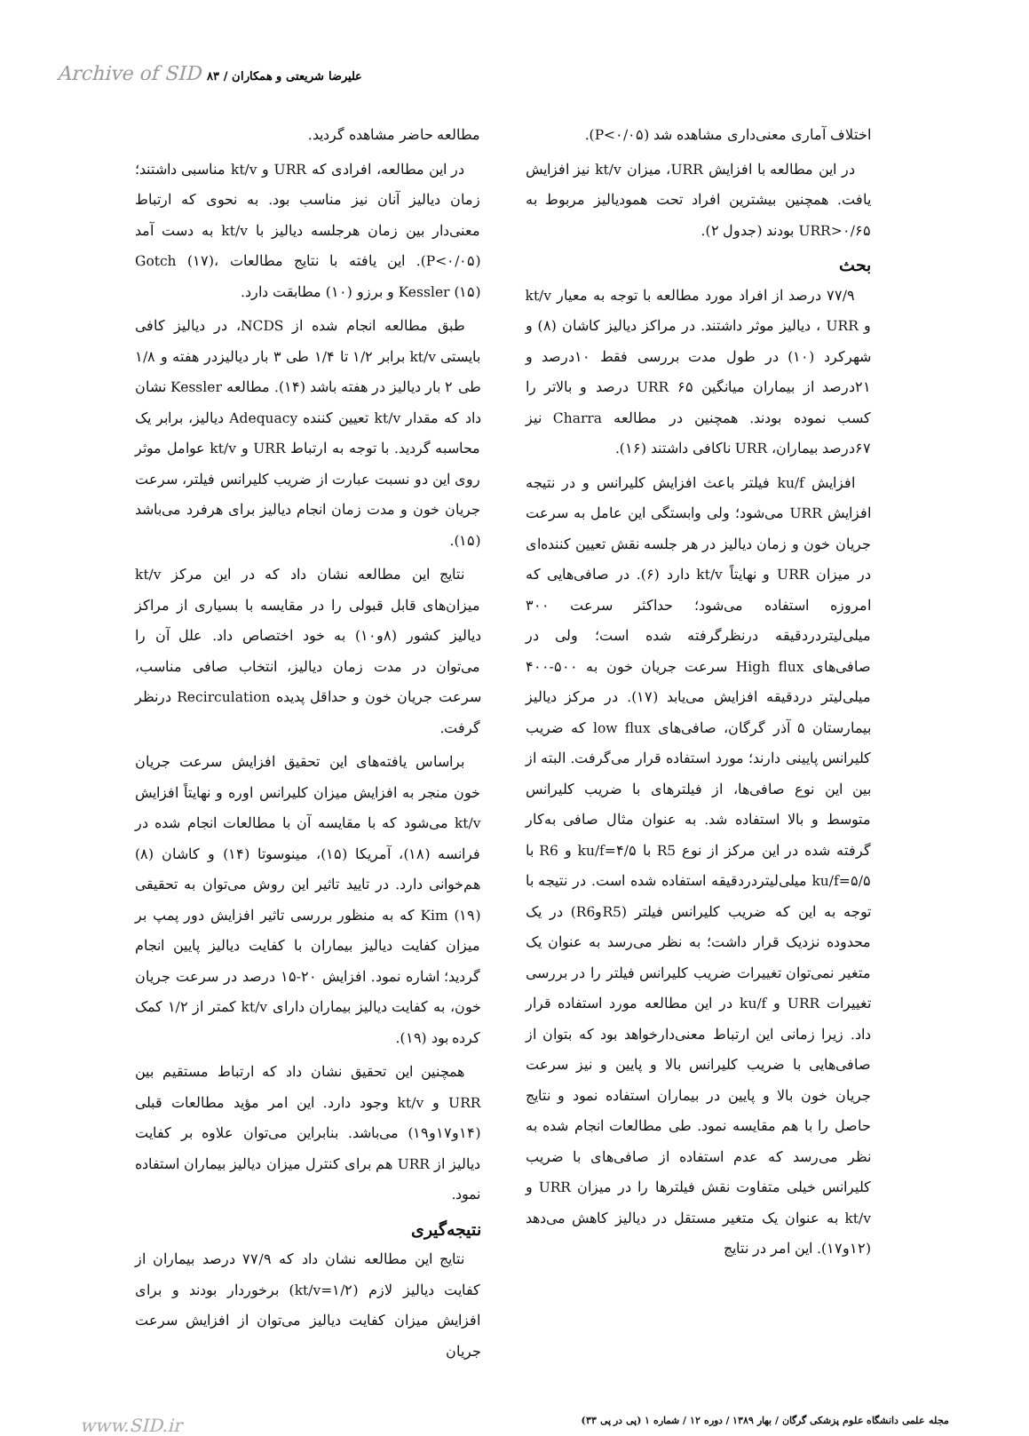Archive of SID علیرضا شریعتی و همکاران / ۸۳
اختلاف آماری معنی‌داری مشاهده شد (P<۰/۰۵).
در این مطالعه با افزایش URR، میزان kt/v نیز افزایش یافت. همچنین بیشترین افراد تحت همودیالیز مربوط به URR>۰/۶۵ بودند (جدول ۲).
بحث
۷۷/۹ درصد از افراد مورد مطالعه با توجه به معیار kt/v و URR ، دیالیز موثر داشتند. در مراکز دیالیز کاشان (۸) و شهرکرد (۱۰) در طول مدت بررسی فقط ۱۰درصد و ۲۱درصد از بیماران میانگین URR ۶۵ درصد و بالاتر را کسب نموده بودند. همچنین در مطالعه Charra نیز ۶۷درصد بیماران، URR ناکافی داشتند (۱۶).
افزایش ku/f فیلتر باعث افزایش کلیرانس و در نتیجه افزایش URR می‌شود؛ ولی وابستگی این عامل به سرعت جریان خون و زمان دیالیز در هر جلسه نقش تعیین کننده‌ای در میزان URR و نهایتاً kt/v دارد (۶). در صافی‌هایی که امروزه استفاده می‌شود؛ حداکثر سرعت ۳۰۰ میلی‌لیتردردقیقه درنظرگرفته شده است؛ ولی در صافی‌های High flux سرعت جریان خون به ۵۰۰-۴۰۰ میلی‌لیتر دردقیقه افزایش می‌یابد (۱۷). در مرکز دیالیز بیمارستان ۵ آذر گرگان، صافی‌های low flux که ضریب کلیرانس پایینی دارند؛ مورد استفاده قرار می‌گرفت. البته از بین این نوع صافی‌ها، از فیلترهای با ضریب کلیرانس متوسط و بالا استفاده شد. به عنوان مثال صافی به‌کار گرفته شده در این مرکز از نوع R5 با ku/f=۴/۵ و R6 با ku/f=۵/۵ میلی‌لیتردردقیقه استفاده شده است. در نتیجه با توجه به این که ضریب کلیرانس فیلتر (R5وR6) در یک محدوده نزدیک قرار داشت؛ به نظر می‌رسد به عنوان یک متغیر نمی‌توان تغییرات ضریب کلیرانس فیلتر را در بررسی تغییرات URR و ku/f در این مطالعه مورد استفاده قرار داد. زیرا زمانی این ارتباط معنی‌دارخواهد بود که بتوان از صافی‌هایی با ضریب کلیرانس بالا و پایین و نیز سرعت جریان خون بالا و پایین در بیماران استفاده نمود و نتایج حاصل را با هم مقایسه نمود. طی مطالعات انجام شده به نظر می‌رسد که عدم استفاده از صافی‌های با ضریب کلیرانس خیلی متفاوت نقش فیلترها را در میزان URR و kt/v به عنوان یک متغیر مستقل در دیالیز کاهش می‌دهد (۱۲و۱۷). این امر در نتایج
مطالعه حاضر مشاهده گردید.
در این مطالعه، افرادی که URR و kt/v مناسبی داشتند؛ زمان دیالیز آنان نیز مناسب بود. به نحوی که ارتباط معنی‌دار بین زمان هرجلسه دیالیز با kt/v به دست آمد (P<۰/۰۵). این یافته با نتایج مطالعات Gotch (۱۷)، Kessler (۱۵) و برزو (۱۰) مطابقت دارد.
طبق مطالعه انجام شده از NCDS، در دیالیز کافی بایستی kt/v برابر ۱/۲ تا ۱/۴ طی ۳ بار دیالیزدر هفته و ۱/۸ طی ۲ بار دیالیز در هفته باشد (۱۴). مطالعه Kessler نشان داد که مقدار kt/v تعیین کننده Adequacy دیالیز، برابر یک محاسبه گردید. با توجه به ارتباط URR و kt/v عوامل موثر روی این دو نسبت عبارت از ضریب کلیرانس فیلتر، سرعت جریان خون و مدت زمان انجام دیالیز برای هرفرد می‌باشد (۱۵).
نتایج این مطالعه نشان داد که در این مرکز kt/v میزان‌های قابل قبولی را در مقایسه با بسیاری از مراکز دیالیز کشور (۸و۱۰) به خود اختصاص داد. علل آن را می‌توان در مدت زمان دیالیز، انتخاب صافی مناسب، سرعت جریان خون و حداقل پدیده Recirculation درنظر گرفت.
براساس یافته‌های این تحقیق افزایش سرعت جریان خون منجر به افزایش میزان کلیرانس اوره و نهایتاً افزایش kt/v می‌شود که با مقایسه آن با مطالعات انجام شده در فرانسه (۱۸)، آمریکا (۱۵)، مینوسوتا (۱۴) و کاشان (۸) هم‌خوانی دارد. در تایید تاثیر این روش می‌توان به تحقیقی Kim (۱۹) که به منظور بررسی تاثیر افزایش دور پمپ بر میزان کفایت دیالیز بیماران با کفایت دیالیز پایین انجام گردید؛ اشاره نمود. افزایش ۲۰-۱۵ درصد در سرعت جریان خون، به کفایت دیالیز بیماران دارای kt/v کمتر از ۱/۲ کمک کرده بود (۱۹).
همچنین این تحقیق نشان داد که ارتباط مستقیم بین URR و kt/v وجود دارد. این امر مؤید مطالعات قبلی (۱۴و۱۷و۱۹) می‌باشد. بنابراین می‌توان علاوه بر کفایت دیالیز از URR هم برای کنترل میزان دیالیز بیماران استفاده نمود.
نتیجه‌گیری
نتایج این مطالعه نشان داد که ۷۷/۹ درصد بیماران از کفایت دیالیز لازم (kt/v=۱/۲) برخوردار بودند و برای افزایش میزان کفایت دیالیز می‌توان از افزایش سرعت جریان
مجله علمی دانشگاه علوم پزشکی گرگان / بهار ۱۳۸۹ / دوره ۱۲ / شماره ۱ (پی در پی ۳۳) www.SID.ir